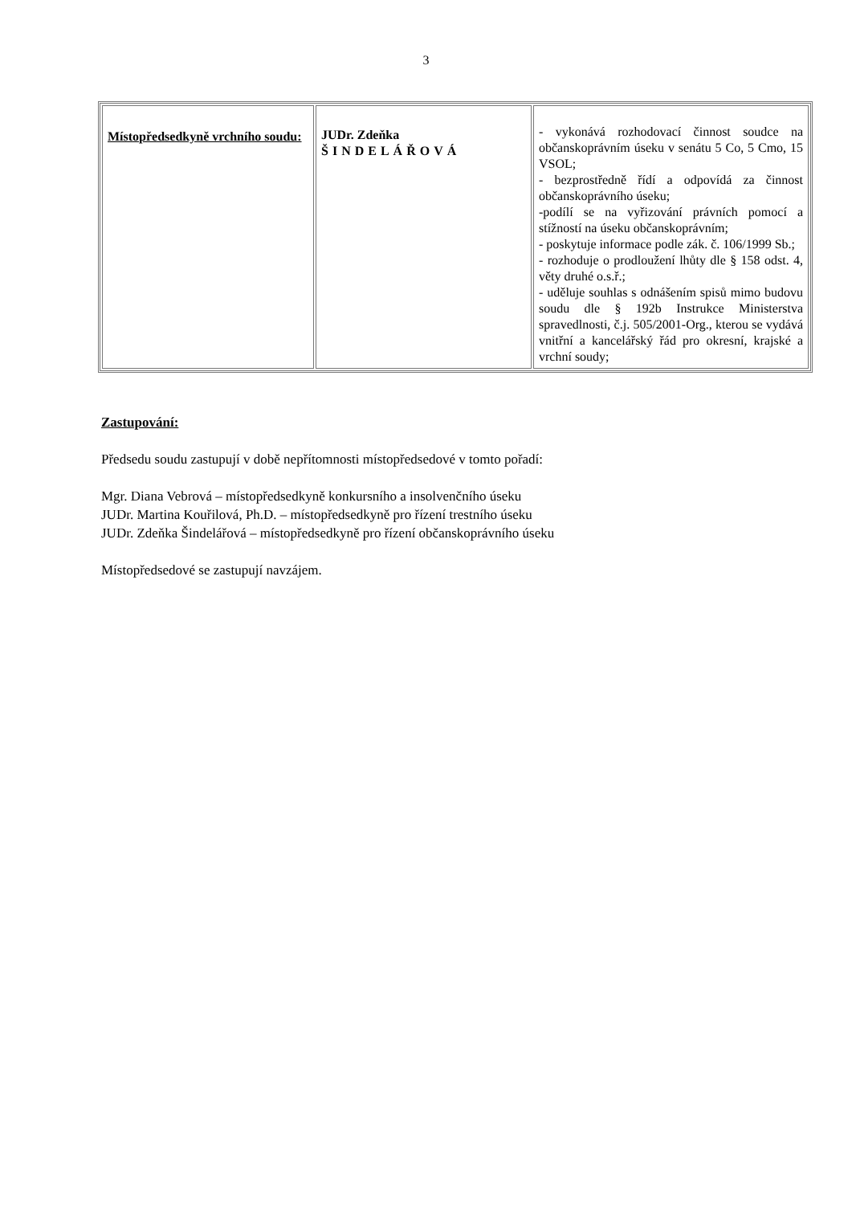3
| Místopředsedkyně vrchního soudu: | JUDr. Zdeňka ŠINDELÁŘOVÁ | - vykonává rozhodovací činnost soudce na občanskoprávním úseku v senátu 5 Co, 5 Cmo, 15 VSOL; - bezprostředně řídí a odpovídá za činnost občanskoprávního úseku; -podílí se na vyřizování právních pomocí a stížností na úseku občanskoprávním; - poskytuje informace podle zák. č. 106/1999 Sb.; - rozhoduje o prodloužení lhůty dle § 158 odst. 4, věty druhé o.s.ř.; - uděluje souhlas s odnášením spisů mimo budovu soudu dle § 192b Instrukce Ministerstva spravedlnosti, č.j. 505/2001-Org., kterou se vydává vnitřní a kancelářský řád pro okresní, krajské a vrchní soudy; |
Zastupování:
Předsedu soudu zastupují v době nepřítomnosti místopředsedové v tomto pořadí:
Mgr. Diana Vebrová – místopředsedkyně konkursního a insolvenčního úseku
JUDr. Martina Kouřilová, Ph.D. – místopředsedkyně pro řízení trestního úseku
JUDr. Zdeňka Šindelářová – místopředsedkyně pro řízení občanskoprávního úseku
Místopředsedové se zastupují navzájem.